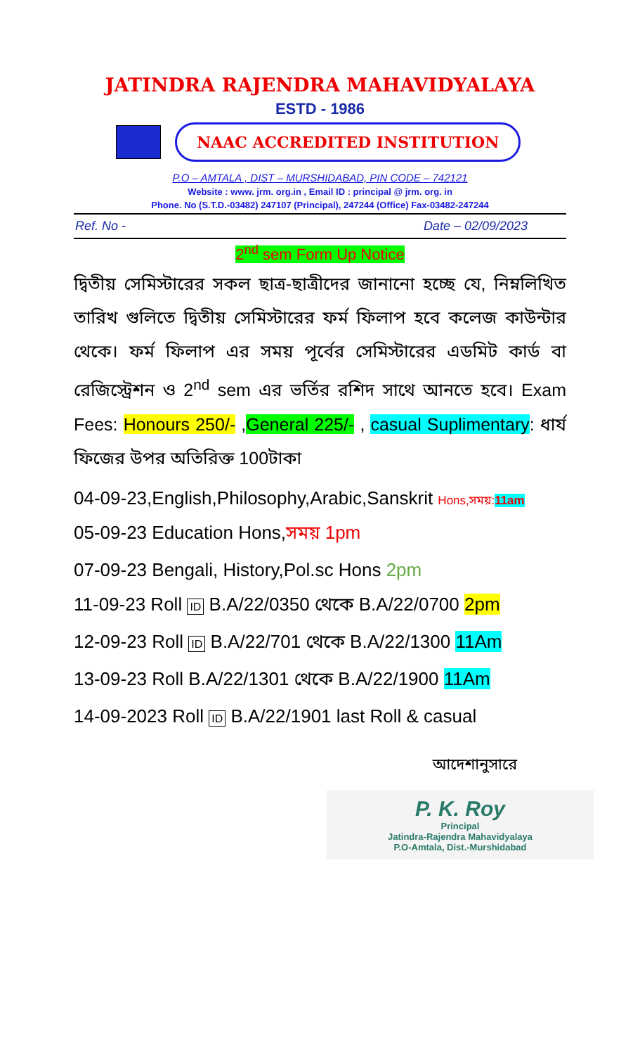JATINDRA RAJENDRA MAHAVIDYALAYA
ESTD - 1986
NAAC ACCREDITED INSTITUTION
P.O – AMTALA , DIST – MURSHIDABAD, PIN CODE – 742121
Website : www. jrm. org.in , Email ID : principal @ jrm. org. in
Phone. No (S.T.D.-03482) 247107 (Principal), 247244 (Office) Fax-03482-247244
Ref. No - Date – 02/09/2023
2<sup>nd</sup> sem Form Up Notice
দ্বিতীয় সেমিস্টারের সকল ছাত্র-ছাত্রীদের জানানো হচ্ছে যে, নিম্নলিখিত তারিখ গুলিতে দ্বিতীয় সেমিস্টারের ফর্ম ফিলাপ হবে কলেজ কাউন্টার থেকে। ফর্ম ফিলাপ এর সময় পূর্বের সেমিস্টারের এডমিট কার্ড বা রেজিস্ট্রেশন ও 2<sup>nd</sup> sem এর ভর্তির রশিদ সাথে আনতে হবে। Exam Fees: Honours 250/- ,General 225/- , casual Suplimentary: ধার্য ফিজের উপর অতিরিক্ত 100টাকা
04-09-23,English,Philosophy,Arabic,Sanskrit Hons,সময়:11am
05-09-23 Education Hons,সময় 1pm
07-09-23 Bengali, History,Pol.sc Hons 2pm
11-09-23 Roll ID B.A/22/0350 থেকে B.A/22/0700 2pm
12-09-23 Roll ID B.A/22/701 থেকে B.A/22/1300 11Am
13-09-23 Roll B.A/22/1301 থেকে B.A/22/1900 11Am
14-09-2023 Roll ID B.A/22/1901 last Roll & casual
আদেশানুসারে
P. K. Roy
Principal
Jatindra-Rajendra Mahavidyalaya
P.O-Amtala, Dist.-Murshidabad